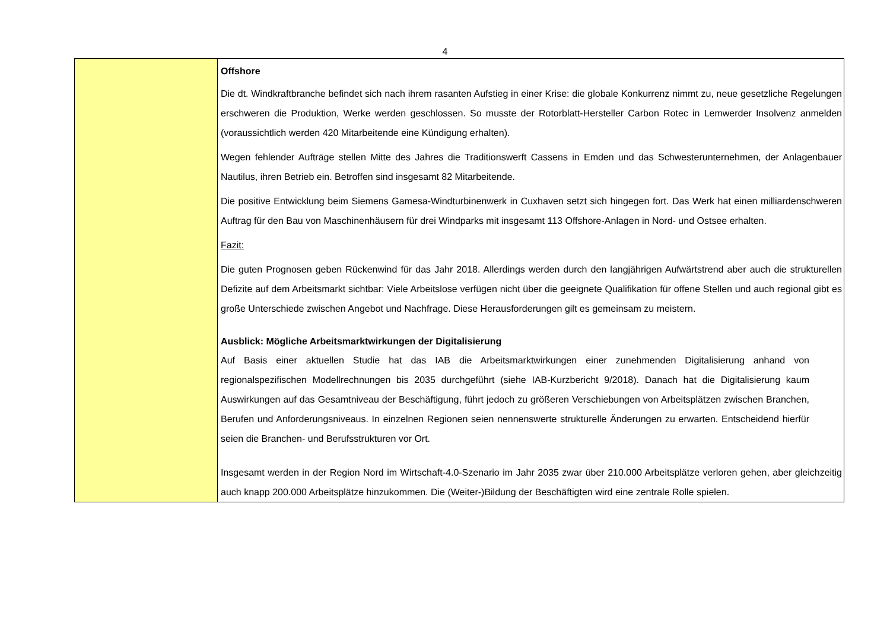4
| | Offshore Die dt. Windkraftbranche befindet sich nach ihrem rasanten Aufstieg in einer Krise: die globale Konkurrenz nimmt zu, neue gesetzliche Regelungen erschweren die Produktion, Werke werden geschlossen. So musste der Rotorblatt-Hersteller Carbon Rotec in Lemwerder Insolvenz anmelden (voraussichtlich werden 420 Mitarbeitende eine Kündigung erhalten). Wegen fehlender Aufträge stellen Mitte des Jahres die Traditionswerft Cassens in Emden und das Schwesterunternehmen, der Anlagenbauer Nautilus, ihren Betrieb ein. Betroffen sind insgesamt 82 Mitarbeitende. Die positive Entwicklung beim Siemens Gamesa-Windturbinenwerk in Cuxhaven setzt sich hingegen fort. Das Werk hat einen milliardenschweren Auftrag für den Bau von Maschinenhäusern für drei Windparks mit insgesamt 113 Offshore-Anlagen in Nord- und Ostsee erhalten. Fazit: Die guten Prognosen geben Rückenwind für das Jahr 2018. Allerdings werden durch den langjährigen Aufwärtstrend aber auch die strukturellen Defizite auf dem Arbeitsmarkt sichtbar: Viele Arbeitslose verfügen nicht über die geeignete Qualifikation für offene Stellen und auch regional gibt es große Unterschiede zwischen Angebot und Nachfrage. Diese Herausforderungen gilt es gemeinsam zu meistern. Ausblick: Mögliche Arbeitsmarktwirkungen der Digitalisierung Auf Basis einer aktuellen Studie hat das IAB die Arbeitsmarktwirkungen einer zunehmenden Digitalisierung anhand von regionalspezifischen Modellrechnungen bis 2035 durchgeführt (siehe IAB-Kurzbericht 9/2018). Danach hat die Digitalisierung kaum Auswirkungen auf das Gesamtniveau der Beschäftigung, führt jedoch zu größeren Verschiebungen von Arbeitsplätzen zwischen Branchen, Berufen und Anforderungsniveaus. In einzelnen Regionen seien nennenswerte strukturelle Änderungen zu erwarten. Entscheidend hierfür seien die Branchen- und Berufsstrukturen vor Ort. Insgesamt werden in der Region Nord im Wirtschaft-4.0-Szenario im Jahr 2035 zwar über 210.000 Arbeitsplätze verloren gehen, aber gleichzeitig auch knapp 200.000 Arbeitsplätze hinzukommen. Die (Weiter-)Bildung der Beschäftigten wird eine zentrale Rolle spielen. |